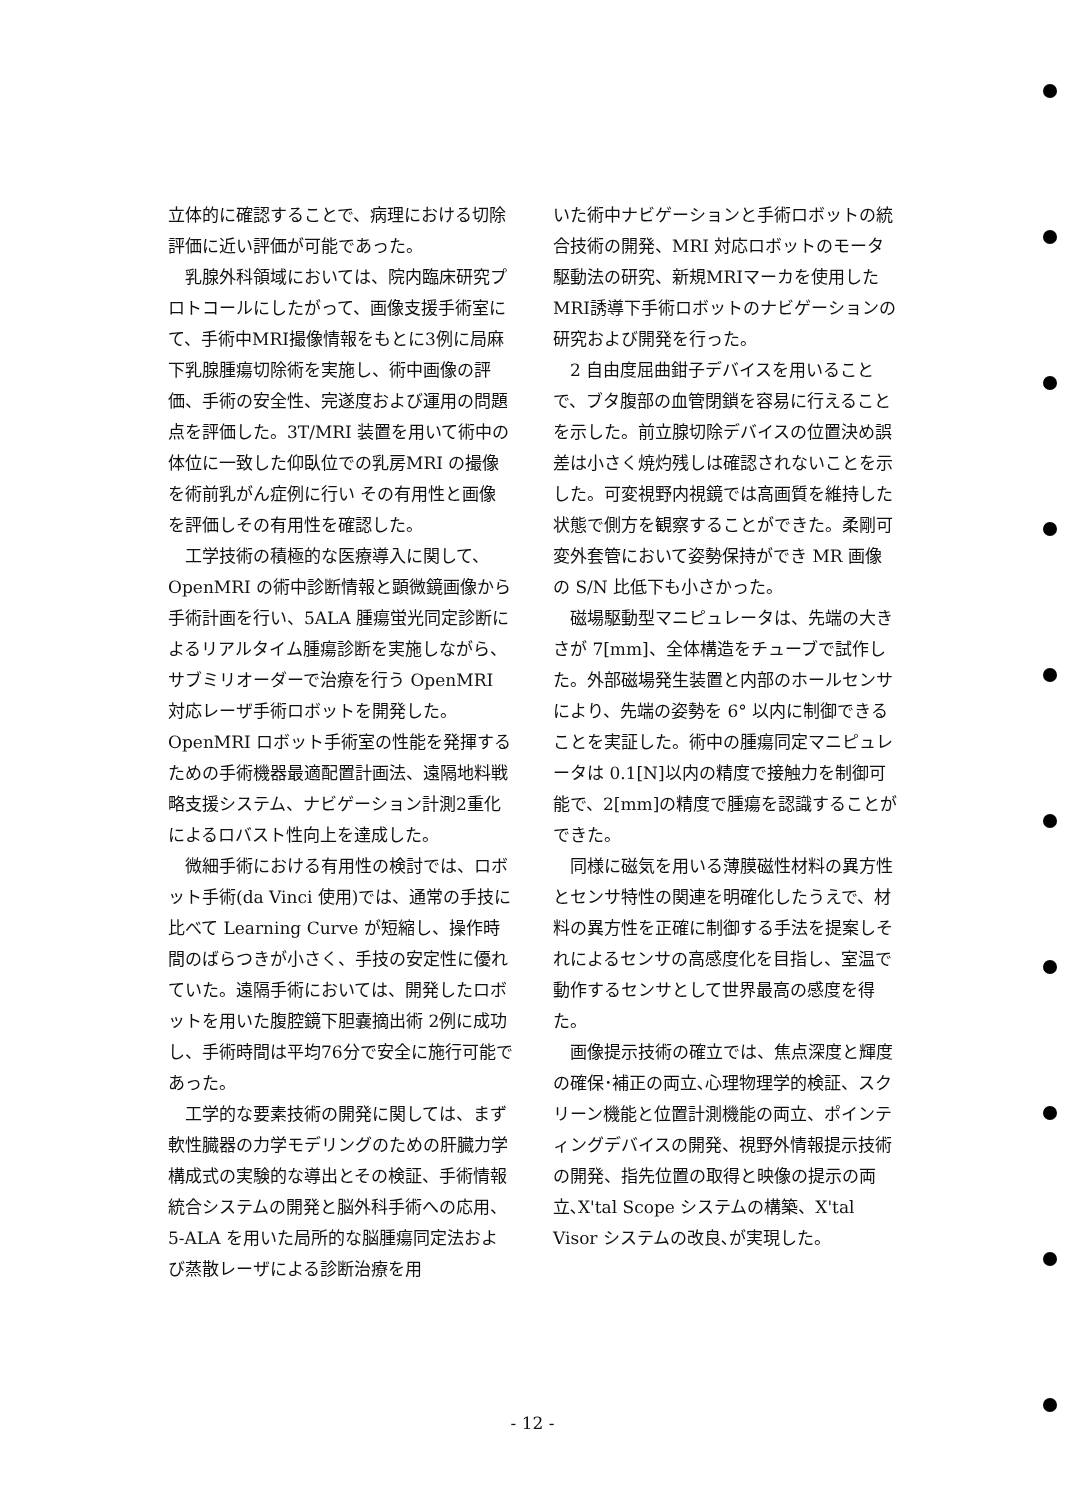立体的に確認することで、病理における切除評価に近い評価が可能であった。
乳腺外科領域においては、院内臨床研究プロトコールにしたがって、画像支援手術室にて、手術中MRI撮像情報をもとに3例に局麻下乳腺腫瘍切除術を実施し、術中画像の評価、手術の安全性、完遂度および運用の問題点を評価した。3T/MRI 装置を用いて術中の体位に一致した仰臥位での乳房MRI の撮像を術前乳がん症例に行い その有用性と画像を評価しその有用性を確認した。
工学技術の積極的な医療導入に関して、OpenMRI の術中診断情報と顕微鏡画像から手術計画を行い、5ALA 腫瘍蛍光同定診断によるリアルタイム腫瘍診断を実施しながら、サブミリオーダーで治療を行う OpenMRI 対応レーザ手術ロボットを開発した。OpenMRI ロボット手術室の性能を発揮するための手術機器最適配置計画法、遠隔地料戦略支援システム、ナビゲーション計測2重化によるロバスト性向上を達成した。
微細手術における有用性の検討では、ロボット手術(da Vinci 使用)では、通常の手技に比べて Learning Curve が短縮し、操作時間のばらつきが小さく、手技の安定性に優れていた。遠隔手術においては、開発したロボットを用いた腹腔鏡下胆嚢摘出術 2例に成功し、手術時間は平均76分で安全に施行可能であった。
工学的な要素技術の開発に関しては、まず軟性臓器の力学モデリングのための肝臓力学構成式の実験的な導出とその検証、手術情報統合システムの開発と脳外科手術への応用、5-ALA を用いた局所的な脳腫瘍同定法および蒸散レーザによる診断治療を用
いた術中ナビゲーションと手術ロボットの統合技術の開発、MRI 対応ロボットのモータ駆動法の研究、新規MRIマーカを使用したMRI誘導下手術ロボットのナビゲーションの研究および開発を行った。
2 自由度屈曲鉗子デバイスを用いることで、ブタ腹部の血管閉鎖を容易に行えることを示した。前立腺切除デバイスの位置決め誤差は小さく焼灼残しは確認されないことを示した。可変視野内視鏡では高画質を維持した状態で側方を観察することができた。柔剛可変外套管において姿勢保持ができ MR 画像の S/N 比低下も小さかった。
磁場駆動型マニピュレータは、先端の大きさが 7[mm]、全体構造をチューブで試作した。外部磁場発生装置と内部のホールセンサにより、先端の姿勢を 6° 以内に制御できることを実証した。術中の腫瘍同定マニピュレータは 0.1[N]以内の精度で接触力を制御可能で、2[mm]の精度で腫瘍を認識することができた。
同様に磁気を用いる薄膜磁性材料の異方性とセンサ特性の関連を明確化したうえで、材料の異方性を正確に制御する手法を提案しそれによるセンサの高感度化を目指し、室温で動作するセンサとして世界最高の感度を得た。
画像提示技術の確立では、焦点深度と輝度の確保･補正の両立､心理物理学的検証、スクリーン機能と位置計測機能の両立、ポインティングデバイスの開発、視野外情報提示技術の開発、指先位置の取得と映像の提示の両立､X'tal Scope システムの構築、X'tal Visor システムの改良､が実現した。
- 12 -